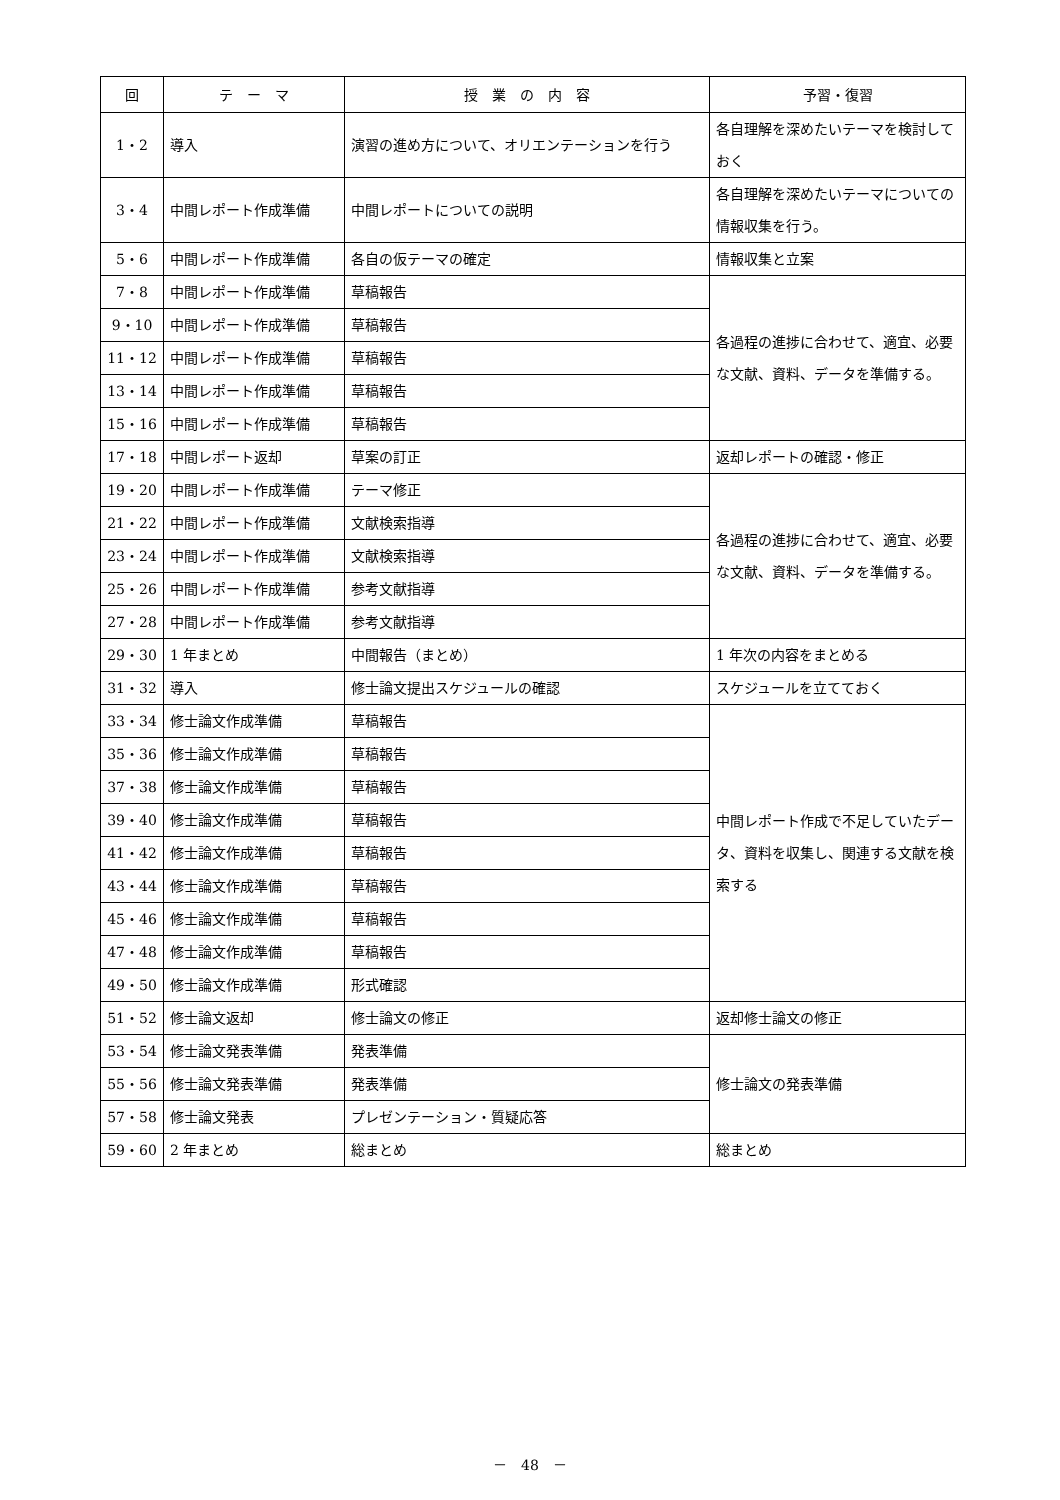| 回 | テ ー マ | 授 業 の 内 容 | 予習・復習 |
| --- | --- | --- | --- |
| 1・2 | 導入 | 演習の進め方について、オリエンテーションを行う | 各自理解を深めたいテーマを検討しておく |
| 3・4 | 中間レポート作成準備 | 中間レポートについての説明 | 各自理解を深めたいテーマについての情報収集を行う。 |
| 5・6 | 中間レポート作成準備 | 各自の仮テーマの確定 | 情報収集と立案 |
| 7・8 | 中間レポート作成準備 | 草稿報告 | 各過程の進捗に合わせて、適宜、必要な文献、資料、データを準備する。 |
| 9・10 | 中間レポート作成準備 | 草稿報告 | |
| 11・12 | 中間レポート作成準備 | 草稿報告 | |
| 13・14 | 中間レポート作成準備 | 草稿報告 | |
| 15・16 | 中間レポート作成準備 | 草稿報告 | |
| 17・18 | 中間レポート返却 | 草案の訂正 | 返却レポートの確認・修正 |
| 19・20 | 中間レポート作成準備 | テーマ修正 | 各過程の進捗に合わせて、適宜、必要な文献、資料、データを準備する。 |
| 21・22 | 中間レポート作成準備 | 文献検索指導 | |
| 23・24 | 中間レポート作成準備 | 文献検索指導 | |
| 25・26 | 中間レポート作成準備 | 参考文献指導 | |
| 27・28 | 中間レポート作成準備 | 参考文献指導 | |
| 29・30 | 1 年まとめ | 中間報告（まとめ） | 1 年次の内容をまとめる |
| 31・32 | 導入 | 修士論文提出スケジュールの確認 | スケジュールを立てておく |
| 33・34 | 修士論文作成準備 | 草稿報告 | 中間レポート作成で不足していたデータ、資料を収集し、関連する文献を検索する |
| 35・36 | 修士論文作成準備 | 草稿報告 | |
| 37・38 | 修士論文作成準備 | 草稿報告 | |
| 39・40 | 修士論文作成準備 | 草稿報告 | |
| 41・42 | 修士論文作成準備 | 草稿報告 | |
| 43・44 | 修士論文作成準備 | 草稿報告 | |
| 45・46 | 修士論文作成準備 | 草稿報告 | |
| 47・48 | 修士論文作成準備 | 草稿報告 | |
| 49・50 | 修士論文作成準備 | 形式確認 | |
| 51・52 | 修士論文返却 | 修士論文の修正 | 返却修士論文の修正 |
| 53・54 | 修士論文発表準備 | 発表準備 | 修士論文の発表準備 |
| 55・56 | 修士論文発表準備 | 発表準備 | |
| 57・58 | 修士論文発表 | プレゼンテーション・質疑応答 | |
| 59・60 | 2 年まとめ | 総まとめ | 総まとめ |
－　48　－